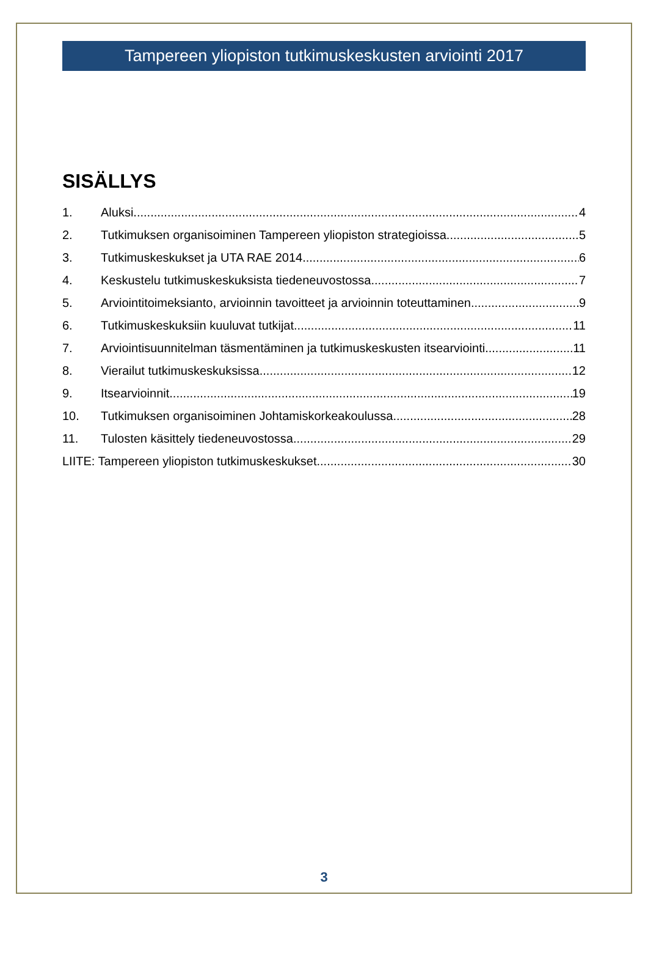Tampereen yliopiston tutkimuskeskusten arviointi 2017
SISÄLLYS
1. Aluksi 4
2. Tutkimuksen organisoiminen Tampereen yliopiston strategioissa 5
3. Tutkimuskeskukset ja UTA RAE 2014 6
4. Keskustelu tutkimuskeskuksista tiedeneuvostossa 7
5. Arviointitoimeksianto, arvioinnin tavoitteet ja arvioinnin toteuttaminen 9
6. Tutkimuskeskuksiin kuuluvat tutkijat 11
7. Arviointisuunnitelman täsmentäminen ja tutkimuskeskusten itsearviointi 11
8. Vierailut tutkimuskeskuksissa 12
9. Itsearvioinnit 19
10. Tutkimuksen organisoiminen Johtamiskorkeakoulussa 28
11. Tulosten käsittely tiedeneuvostossa 29
LIITE: Tampereen yliopiston tutkimuskeskukset 30
3